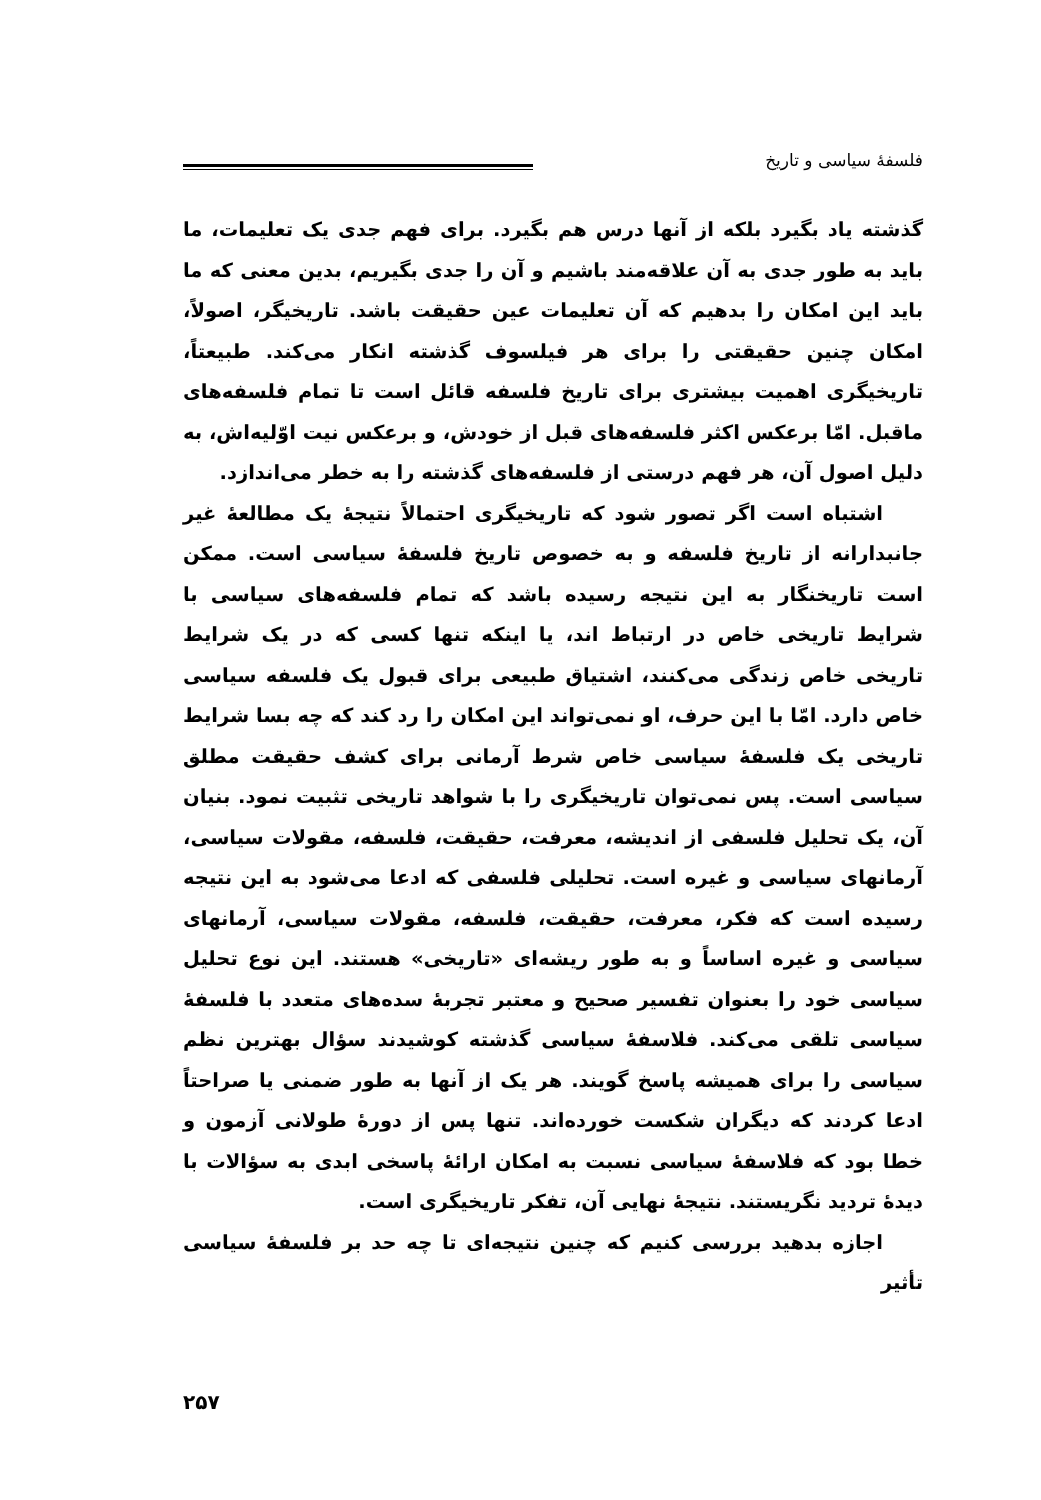فلسفهٔ سیاسی و تاریخ
گذشته یاد بگیرد بلکه از آنها درس هم بگیرد. برای فهم جدی یک تعلیمات، ما باید به طور جدی به آن علاقه‌مند باشیم و آن را جدی بگیریم، بدین معنی که ما باید این امکان را بدهیم که آن تعلیمات عین حقیقت باشد. تاریخیگر، اصولاً، امکان چنین حقیقتی را برای هر فیلسوف گذشته انکار می‌کند. طبیعتاً، تاریخیگری اهمیت بیشتری برای تاریخ فلسفه قائل است تا تمام فلسفه‌های ماقبل. امّا برعکس اکثر فلسفه‌های قبل از خودش، و برعکس نیت اوّلیه‌اش، به دلیل اصول آن، هر فهم درستی از فلسفه‌های گذشته را به خطر می‌اندازد.
اشتباه است اگر تصور شود که تاریخیگری احتمالاً نتیجهٔ یک مطالعهٔ غیر جانبدارانه از تاریخ فلسفه و به خصوص تاریخ فلسفهٔ سیاسی است. ممکن است تاریخنگار به این نتیجه رسیده باشد که تمام فلسفه‌های سیاسی با شرایط تاریخی خاص در ارتباط اند، یا اینکه تنها کسی که در یک شرایط تاریخی خاص زندگی می‌کنند، اشتیاق طبیعی برای قبول یک فلسفه سیاسی خاص دارد. امّا با این حرف، او نمی‌تواند این امکان را رد کند که چه بسا شرایط تاریخی یک فلسفهٔ سیاسی خاص شرط آرمانی برای کشف حقیقت مطلق سیاسی است. پس نمی‌توان تاریخیگری را با شواهد تاریخی تثبیت نمود. بنیان آن، یک تحلیل فلسفی از اندیشه، معرفت، حقیقت، فلسفه، مقولات سیاسی، آرمانهای سیاسی و غیره است. تحلیلی فلسفی که ادعا می‌شود به این نتیجه رسیده است که فکر، معرفت، حقیقت، فلسفه، مقولات سیاسی، آرمانهای سیاسی و غیره اساساً و به طور ریشه‌ای «تاریخی» هستند. این نوع تحلیل سیاسی خود را بعنوان تفسیر صحیح و معتبر تجربهٔ سده‌های متعدد با فلسفهٔ سیاسی تلقی می‌کند. فلاسفهٔ سیاسی گذشته کوشیدند سؤال بهترین نظم سیاسی را برای همیشه پاسخ گویند. هر یک از آنها به طور ضمنی یا صراحتاً ادعا کردند که دیگران شکست خورده‌اند. تنها پس از دورهٔ طولانی آزمون و خطا بود که فلاسفهٔ سیاسی نسبت به امکان ارائهٔ پاسخی ابدی به سؤالات با دیدهٔ تردید نگریستند. نتیجهٔ نهایی آن، تفکر تاریخیگری است.
اجازه بدهید بررسی کنیم که چنین نتیجه‌ای تا چه حد بر فلسفهٔ سیاسی تأثیر
۲۵۷